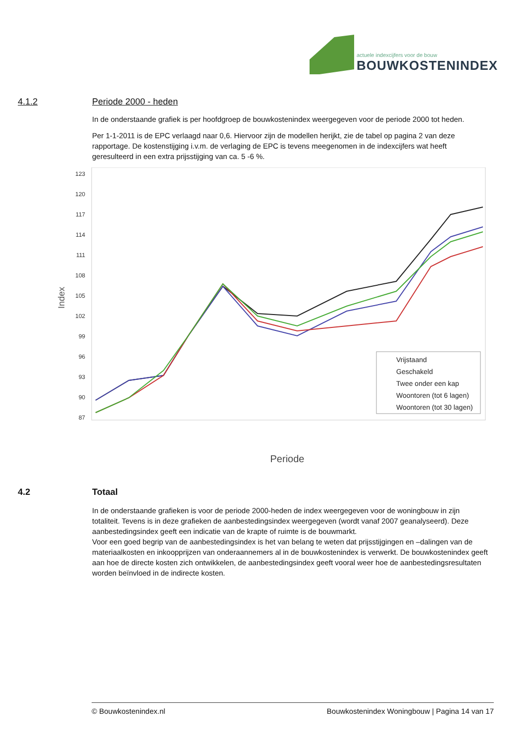actuele indexcijfers voor de bouw
BOUWKOSTENINDEX
4.1.2 Periode 2000 - heden
In de onderstaande grafiek is per hoofdgroep de bouwkostenindex weergegeven voor de periode 2000 tot heden.
Per 1-1-2011 is de EPC verlaagd naar 0,6. Hiervoor zijn de modellen herijkt, zie de tabel op pagina 2 van deze rapportage. De kostenstijging i.v.m. de verlaging de EPC is tevens meegenomen in de indexcijfers wat heeft geresulteerd in een extra prijsstijging van ca. 5 -6 %.
Index
123
120
117
114
111
108
105
102
99
96
93
90
87
Vrijstaand
Geschakeld
Twee onder een kap
Woontoren (tot 6 lagen)
Woontoren (tot 30 lagen)
Periode
4.2 Totaal
In de onderstaande grafieken is voor de periode 2000-heden de index weergegeven voor de woningbouw in zijn totaliteit. Tevens is in deze grafieken de aanbestedingsindex weergegeven (wordt vanaf 2007 geanalyseerd). Deze aanbestedingsindex geeft een indicatie van de krapte of ruimte is de bouwmarkt.
Voor een goed begrip van de aanbestedingsindex is het van belang te weten dat prijsstijgingen en –dalingen van de materiaalkosten en inkoopprijzen van onderaannemers al in de bouwkostenindex is verwerkt. De bouwkostenindex geeft aan hoe de directe kosten zich ontwikkelen, de aanbestedingsindex geeft vooral weer hoe de aanbestedingsresultaten worden beïnvloed in de indirecte kosten.
© Bouwkostenindex.nl Bouwkostenindex Woningbouw | Pagina 14 van 17